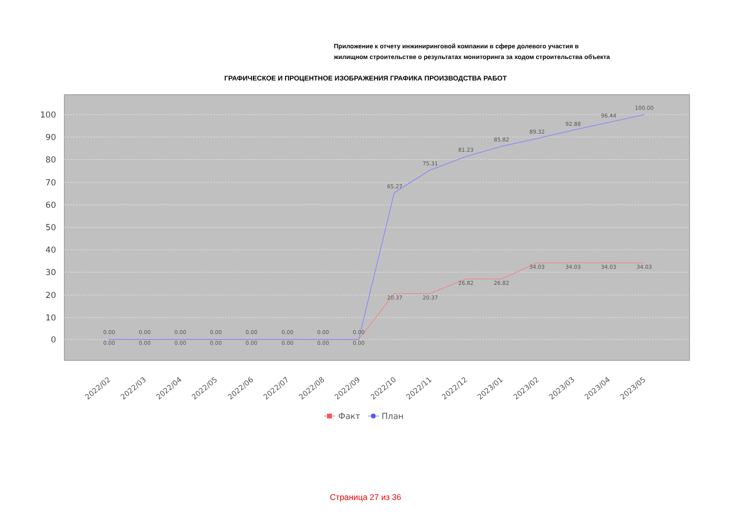Приложение к отчету инжиниринговой компании в сфере долевого участия в
жилищном строительстве о результатах мониторинга за ходом строительства объекта
ГРАФИЧЕСКОЕ И ПРОЦЕНТНОЕ ИЗОБРАЖЕНИЯ ГРАФИКА ПРОИЗВОДСТВА РАБОТ
100
90
80
70
60
50
40
30
20
10
0
0.00
0.00
0.00
0.00
0.00
0.00
0.00
0.00
0.00
0.00
0.00
0.00
0.00
0.00
0.00
0.00
65.27
75.31
81.23
85.82
89.32
92.88
96.44
100.00
20.37
20.37
26.82
26.82
34.03
34.03
34.03
34.03
2022/02
2022/03
2022/04
2022/05
2022/06
2022/07
2022/08
2022/09
2022/10
2022/11
2022/12
2023/01
2023/02
2023/03
2023/04
2023/05
Факт
План
Страница 27 из 36